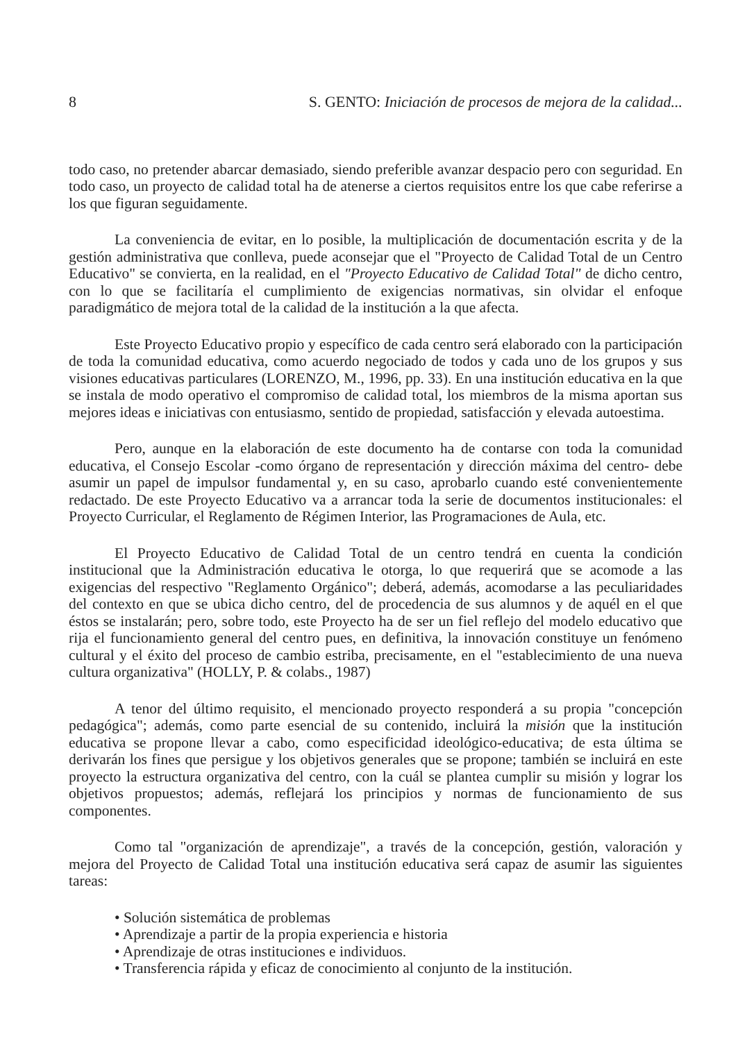8 S. GENTO: Iniciación de procesos de mejora de la calidad...
todo caso, no pretender abarcar demasiado, siendo preferible avanzar despacio pero con seguridad. En todo caso, un proyecto de calidad total ha de atenerse a ciertos requisitos entre los que cabe referirse a los que figuran seguidamente.
La conveniencia de evitar, en lo posible, la multiplicación de documentación escrita y de la gestión administrativa que conlleva, puede aconsejar que el "Proyecto de Calidad Total de un Centro Educativo" se convierta, en la realidad, en el "Proyecto Educativo de Calidad Total" de dicho centro, con lo que se facilitaría el cumplimiento de exigencias normativas, sin olvidar el enfoque paradigmático de mejora total de la calidad de la institución a la que afecta.
Este Proyecto Educativo propio y específico de cada centro será elaborado con la participación de toda la comunidad educativa, como acuerdo negociado de todos y cada uno de los grupos y sus visiones educativas particulares (LORENZO, M., 1996, pp. 33). En una institución educativa en la que se instala de modo operativo el compromiso de calidad total, los miembros de la misma aportan sus mejores ideas e iniciativas con entusiasmo, sentido de propiedad, satisfacción y elevada autoestima.
Pero, aunque en la elaboración de este documento ha de contarse con toda la comunidad educativa, el Consejo Escolar -como órgano de representación y dirección máxima del centro- debe asumir un papel de impulsor fundamental y, en su caso, aprobarlo cuando esté convenientemente redactado. De este Proyecto Educativo va a arrancar toda la serie de documentos institucionales: el Proyecto Curricular, el Reglamento de Régimen Interior, las Programaciones de Aula, etc.
El Proyecto Educativo de Calidad Total de un centro tendrá en cuenta la condición institucional que la Administración educativa le otorga, lo que requerirá que se acomode a las exigencias del respectivo "Reglamento Orgánico"; deberá, además, acomodarse a las peculiaridades del contexto en que se ubica dicho centro, del de procedencia de sus alumnos y de aquél en el que éstos se instalarán; pero, sobre todo, este Proyecto ha de ser un fiel reflejo del modelo educativo que rija el funcionamiento general del centro pues, en definitiva, la innovación constituye un fenómeno cultural y el éxito del proceso de cambio estriba, precisamente, en el "establecimiento de una nueva cultura organizativa" (HOLLY, P. & colabs., 1987)
A tenor del último requisito, el mencionado proyecto responderá a su propia "concepción pedagógica"; además, como parte esencial de su contenido, incluirá la misión que la institución educativa se propone llevar a cabo, como especificidad ideológico-educativa; de esta última se derivarán los fines que persigue y los objetivos generales que se propone; también se incluirá en este proyecto la estructura organizativa del centro, con la cuál se plantea cumplir su misión y lograr los objetivos propuestos; además, reflejará los principios y normas de funcionamiento de sus componentes.
Como tal "organización de aprendizaje", a través de la concepción, gestión, valoración y mejora del Proyecto de Calidad Total una institución educativa será capaz de asumir las siguientes tareas:
• Solución sistemática de problemas
• Aprendizaje a partir de la propia experiencia e historia
• Aprendizaje de otras instituciones e individuos.
• Transferencia rápida y eficaz de conocimiento al conjunto de la institución.